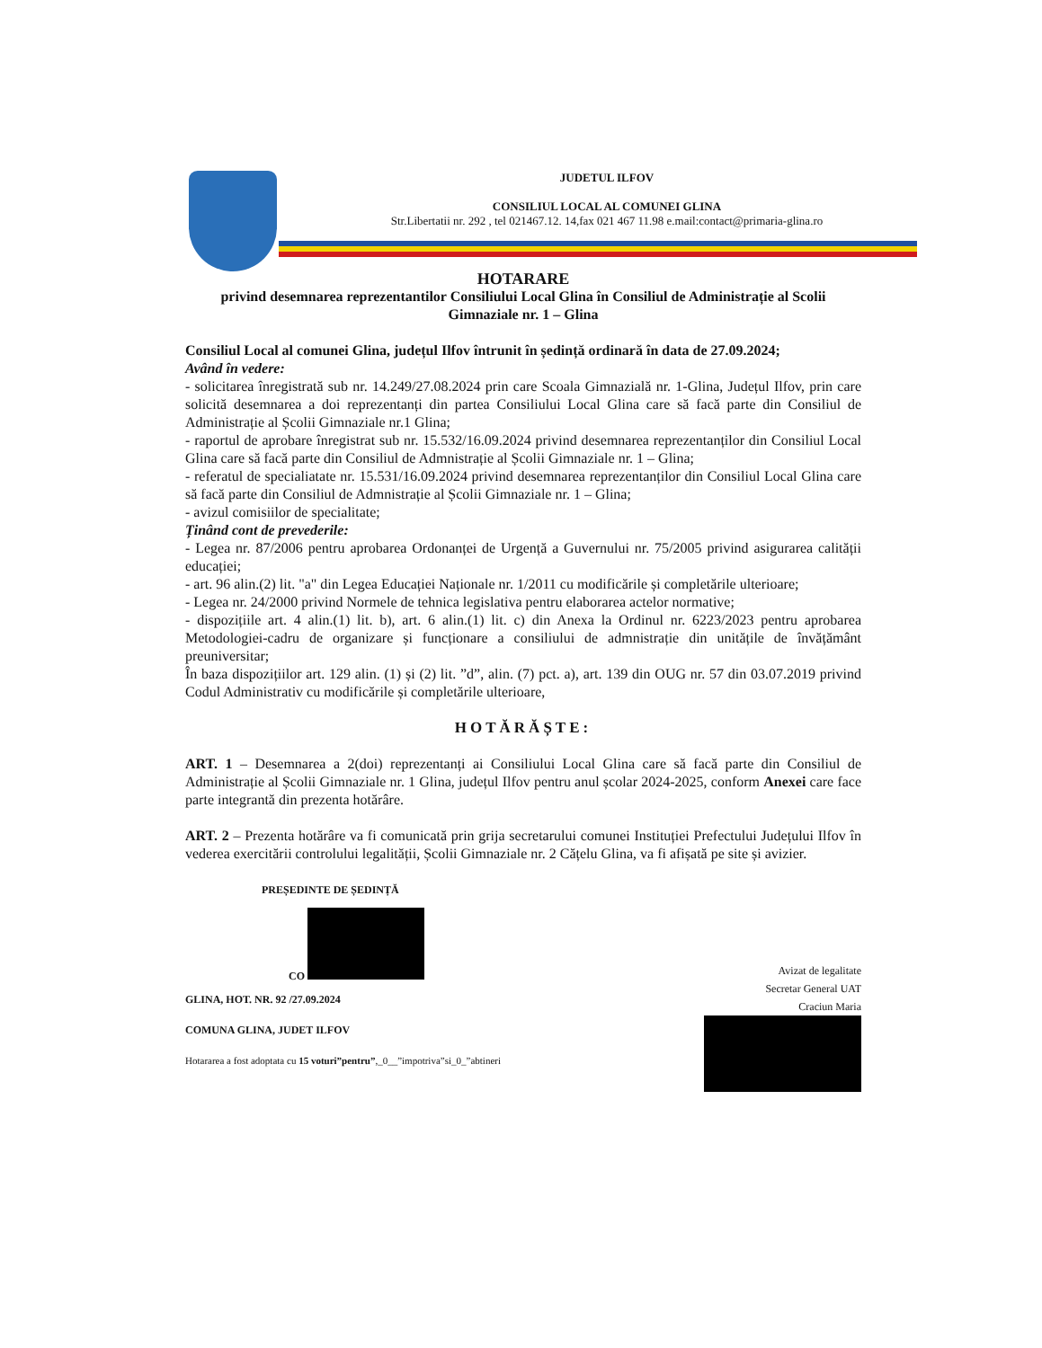JUDETUL ILFOV
CONSILIUL LOCAL AL COMUNEI GLINA
Str.Libertatii nr. 292 , tel 021467.12. 14,fax 021 467 11.98 e.mail:contact@primaria-glina.ro
HOTARARE
privind desemnarea reprezentantilor Consiliului Local Glina în Consiliul de Administrație al Scolii Gimnaziale nr. 1 – Glina
Consiliul Local al comunei Glina, județul Ilfov întrunit în ședință ordinară în data de 27.09.2024;
Având în vedere:
- solicitarea înregistrată sub nr. 14.249/27.08.2024 prin care Scoala Gimnazială nr. 1-Glina, Județul Ilfov, prin care solicită desemnarea a doi reprezentanți din partea Consiliului Local Glina care să facă parte din Consiliul de Administrație al Școlii Gimnaziale nr.1 Glina;
- raportul de aprobare înregistrat sub nr. 15.532/16.09.2024 privind desemnarea reprezentanților din Consiliul Local Glina care să facă parte din Consiliul de Admnistrație al Școlii Gimnaziale nr. 1 – Glina;
- referatul de specialiatate nr. 15.531/16.09.2024 privind desemnarea reprezentanților din Consiliul Local Glina care să facă parte din Consiliul de Admnistrație al Școlii Gimnaziale nr. 1 – Glina;
- avizul comisiilor de specialitate;
Ținând cont de prevederile:
- Legea nr. 87/2006 pentru aprobarea Ordonanței de Urgență a Guvernului nr. 75/2005 privind asigurarea calității educației;
- art. 96 alin.(2) lit. "a" din Legea Educației Naționale nr. 1/2011 cu modificările și completările ulterioare;
- Legea nr. 24/2000 privind Normele de tehnica legislativa pentru elaborarea actelor normative;
- dispozițiile art. 4 alin.(1) lit. b), art. 6 alin.(1) lit. c) din Anexa la Ordinul nr. 6223/2023 pentru aprobarea Metodologiei-cadru de organizare și funcționare a consiliului de admnistrație din unitățile de învățământ preuniversitar;
În baza dispozițiilor art. 129 alin. (1) și (2) lit. ”d”, alin. (7) pct. a), art. 139 din OUG nr. 57 din 03.07.2019 privind Codul Administrativ cu modificările și completările ulterioare,
HOTĂRĂȘTE:
ART. 1 – Desemnarea a 2(doi) reprezentanți ai Consiliului Local Glina care să facă parte din Consiliul de Administrație al Școlii Gimnaziale nr. 1 Glina, județul Ilfov pentru anul școlar 2024-2025, conform Anexei care face parte integrantă din prezenta hotărâre.
ART. 2 – Prezenta hotărâre va fi comunicată prin grija secretarului comunei Instituției Prefectului Județului Ilfov în vederea exercitării controlului legalității, Școlii Gimnaziale nr. 2 Cățelu Glina, va fi afișată pe site și avizier.
PREȘEDINTE DE ȘEDINȚĂ
CO
GLINA, HOT. NR. 92 /27.09.2024
COMUNA GLINA, JUDET ILFOV
Hotararea a fost adoptata cu 15 voturi”pentru”,_0__”impotriva”si_0_”abtineri
Avizat de legalitate
Secretar General UAT
Craciun Maria